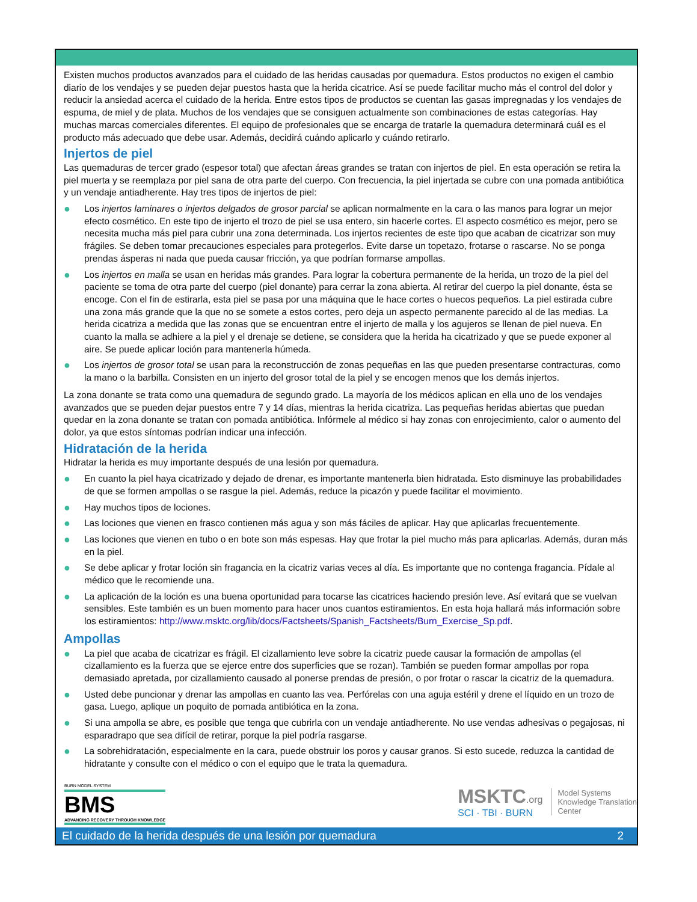Existen muchos productos avanzados para el cuidado de las heridas causadas por quemadura. Estos productos no exigen el cambio diario de los vendajes y se pueden dejar puestos hasta que la herida cicatrice. Así se puede facilitar mucho más el control del dolor y reducir la ansiedad acerca el cuidado de la herida. Entre estos tipos de productos se cuentan las gasas impregnadas y los vendajes de espuma, de miel y de plata. Muchos de los vendajes que se consiguen actualmente son combinaciones de estas categorías. Hay muchas marcas comerciales diferentes. El equipo de profesionales que se encarga de tratarle la quemadura determinará cuál es el producto más adecuado que debe usar. Además, decidirá cuándo aplicarlo y cuándo retirarlo.
Injertos de piel
Las quemaduras de tercer grado (espesor total) que afectan áreas grandes se tratan con injertos de piel. En esta operación se retira la piel muerta y se reemplaza por piel sana de otra parte del cuerpo. Con frecuencia, la piel injertada se cubre con una pomada antibiótica y un vendaje antiadherente. Hay tres tipos de injertos de piel:
● Los injertos laminares o injertos delgados de grosor parcial se aplican normalmente en la cara o las manos para lograr un mejor efecto cosmético. En este tipo de injerto el trozo de piel se usa entero, sin hacerle cortes. El aspecto cosmético es mejor, pero se necesita mucha más piel para cubrir una zona determinada. Los injertos recientes de este tipo que acaban de cicatrizar son muy frágiles. Se deben tomar precauciones especiales para protegerlos. Evite darse un topetazo, frotarse o rascarse. No se ponga prendas ásperas ni nada que pueda causar fricción, ya que podrían formarse ampollas.
● Los injertos en malla se usan en heridas más grandes. Para lograr la cobertura permanente de la herida, un trozo de la piel del paciente se toma de otra parte del cuerpo (piel donante) para cerrar la zona abierta. Al retirar del cuerpo la piel donante, ésta se encoge. Con el fin de estirarla, esta piel se pasa por una máquina que le hace cortes o huecos pequeños. La piel estirada cubre una zona más grande que la que no se somete a estos cortes, pero deja un aspecto permanente parecido al de las medias. La herida cicatriza a medida que las zonas que se encuentran entre el injerto de malla y los agujeros se llenan de piel nueva. En cuanto la malla se adhiere a la piel y el drenaje se detiene, se considera que la herida ha cicatrizado y que se puede exponer al aire. Se puede aplicar loción para mantenerla húmeda.
● Los injertos de grosor total se usan para la reconstrucción de zonas pequeñas en las que pueden presentarse contracturas, como la mano o la barbilla. Consisten en un injerto del grosor total de la piel y se encogen menos que los demás injertos.
La zona donante se trata como una quemadura de segundo grado. La mayoría de los médicos aplican en ella uno de los vendajes avanzados que se pueden dejar puestos entre 7 y 14 días, mientras la herida cicatriza. Las pequeñas heridas abiertas que puedan quedar en la zona donante se tratan con pomada antibiótica. Infórmele al médico si hay zonas con enrojecimiento, calor o aumento del dolor, ya que estos síntomas podrían indicar una infección.
Hidratación de la herida
Hidratar la herida es muy importante después de una lesión por quemadura.
● En cuanto la piel haya cicatrizado y dejado de drenar, es importante mantenerla bien hidratada. Esto disminuye las probabilidades de que se formen ampollas o se rasgue la piel. Además, reduce la picazón y puede facilitar el movimiento.
● Hay muchos tipos de lociones.
● Las lociones que vienen en frasco contienen más agua y son más fáciles de aplicar. Hay que aplicarlas frecuentemente.
● Las lociones que vienen en tubo o en bote son más espesas. Hay que frotar la piel mucho más para aplicarlas. Además, duran más en la piel.
● Se debe aplicar y frotar loción sin fragancia en la cicatriz varias veces al día. Es importante que no contenga fragancia. Pídale al médico que le recomiende una.
● La aplicación de la loción es una buena oportunidad para tocarse las cicatrices haciendo presión leve. Así evitará que se vuelvan sensibles. Este también es un buen momento para hacer unos cuantos estiramientos. En esta hoja hallará más información sobre los estiramientos: http://www.msktc.org/lib/docs/Factsheets/Spanish_Factsheets/Burn_Exercise_Sp.pdf.
Ampollas
● La piel que acaba de cicatrizar es frágil. El cizallamiento leve sobre la cicatriz puede causar la formación de ampollas (el cizallamiento es la fuerza que se ejerce entre dos superficies que se rozan). También se pueden formar ampollas por ropa demasiado apretada, por cizallamiento causado al ponerse prendas de presión, o por frotar o rascar la cicatriz de la quemadura.
● Usted debe puncionar y drenar las ampollas en cuanto las vea. Perfórelas con una aguja estéril y drene el líquido en un trozo de gasa. Luego, aplique un poquito de pomada antibiótica en la zona.
● Si una ampolla se abre, es posible que tenga que cubrirla con un vendaje antiadherente. No use vendas adhesivas o pegajosas, ni esparadrapo que sea difícil de retirar, porque la piel podría rasgarse.
● La sobrehidratación, especialmente en la cara, puede obstruir los poros y causar granos. Si esto sucede, reduzca la cantidad de hidratante y consulte con el médico o con el equipo que le trata la quemadura.
BURN MODEL SYSTEM
BMS
ADVANCING RECOVERY THROUGH KNOWLEDGE
MSKTC.org
SCI · TBI · BURN
Model Systems
Knowledge Translation
Center
El cuidado de la herida después de una lesión por quemadura 2